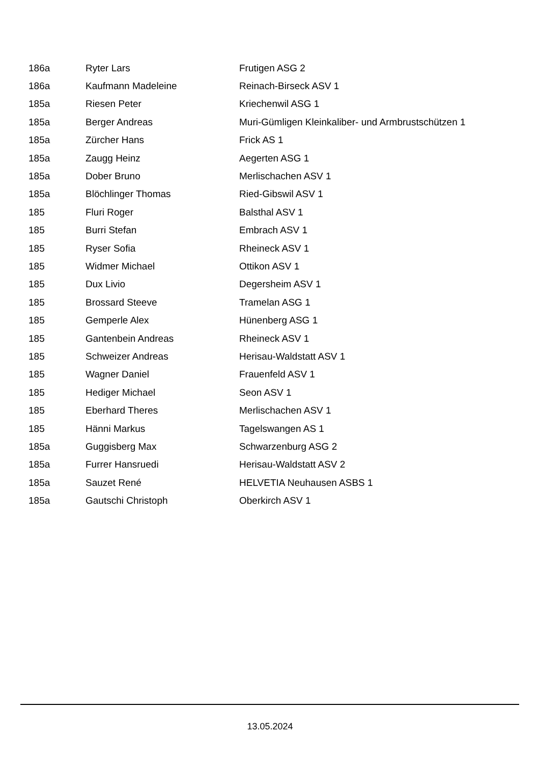| 186a | Ryter Lars | Frutigen ASG 2 |
| 186a | Kaufmann Madeleine | Reinach-Birseck ASV 1 |
| 185a | Riesen Peter | Kriechenwil ASG 1 |
| 185a | Berger Andreas | Muri-Gümligen Kleinkaliber- und Armbrustschützen 1 |
| 185a | Zürcher Hans | Frick AS 1 |
| 185a | Zaugg Heinz | Aegerten ASG 1 |
| 185a | Dober Bruno | Merlischachen ASV 1 |
| 185a | Blöchlinger Thomas | Ried-Gibswil ASV 1 |
| 185 | Fluri Roger | Balsthal ASV 1 |
| 185 | Burri Stefan | Embrach ASV 1 |
| 185 | Ryser Sofia | Rheineck ASV 1 |
| 185 | Widmer Michael | Ottikon ASV 1 |
| 185 | Dux Livio | Degersheim ASV 1 |
| 185 | Brossard Steeve | Tramelan ASG 1 |
| 185 | Gemperle Alex | Hünenberg ASG 1 |
| 185 | Gantenbein Andreas | Rheineck ASV 1 |
| 185 | Schweizer Andreas | Herisau-Waldstatt ASV 1 |
| 185 | Wagner Daniel | Frauenfeld ASV 1 |
| 185 | Hediger Michael | Seon ASV 1 |
| 185 | Eberhard Theres | Merlischachen ASV 1 |
| 185 | Hänni Markus | Tagelswangen AS 1 |
| 185a | Guggisberg Max | Schwarzenburg ASG 2 |
| 185a | Furrer Hansruedi | Herisau-Waldstatt ASV 2 |
| 185a | Sauzet René | HELVETIA Neuhausen ASBS 1 |
| 185a | Gautschi Christoph | Oberkirch ASV 1 |
13.05.2024